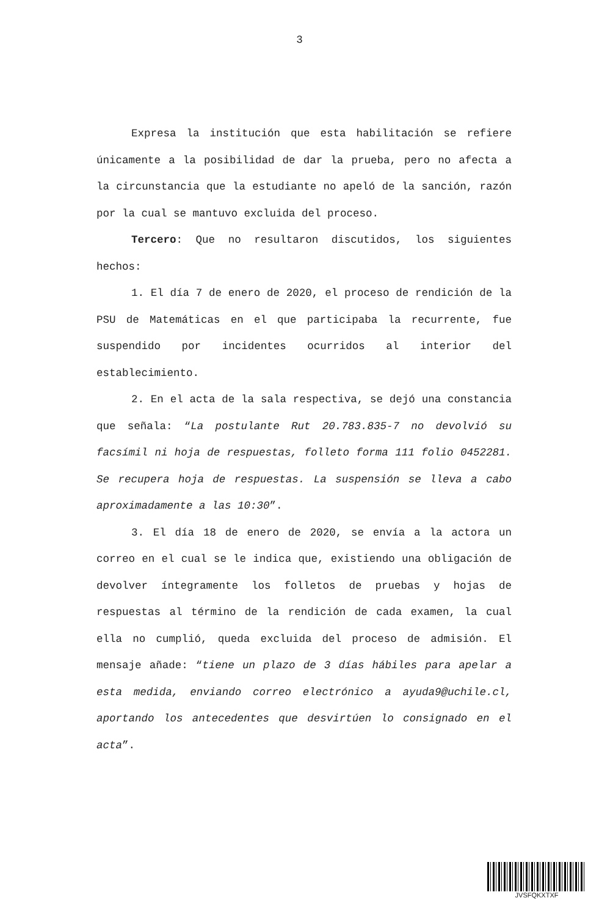3
Expresa la institución que esta habilitación se refiere únicamente a la posibilidad de dar la prueba, pero no afecta a la circunstancia que la estudiante no apeló de la sanción, razón por la cual se mantuvo excluida del proceso.
Tercero: Que no resultaron discutidos, los siguientes hechos:
1. El día 7 de enero de 2020, el proceso de rendición de la PSU de Matemáticas en el que participaba la recurrente, fue suspendido por incidentes ocurridos al interior del establecimiento.
2. En el acta de la sala respectiva, se dejó una constancia que señala: “La postulante Rut 20.783.835-7 no devolvió su facsímil ni hoja de respuestas, folleto forma 111 folio 0452281. Se recupera hoja de respuestas. La suspensión se lleva a cabo aproximadamente a las 10:30”.
3. El día 18 de enero de 2020, se envía a la actora un correo en el cual se le indica que, existiendo una obligación de devolver íntegramente los folletos de pruebas y hojas de respuestas al término de la rendición de cada examen, la cual ella no cumplió, queda excluida del proceso de admisión. El mensaje añade: “tiene un plazo de 3 días hábiles para apelar a esta medida, enviando correo electrónico a ayuda9@uchile.cl, aportando los antecedentes que desvirtúen lo consignado en el acta”.
JVSFQKXTXF